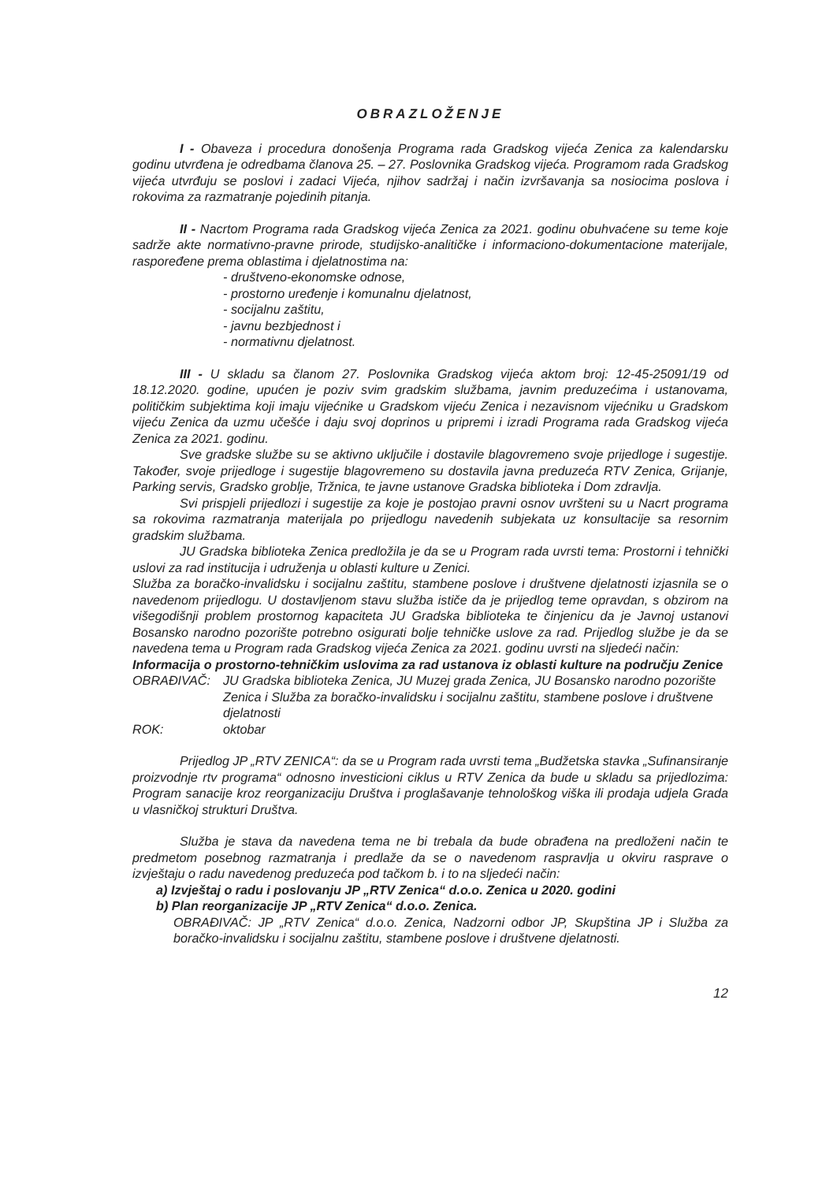OBRAZLOŽENJE
I - Obaveza i procedura donošenja Programa rada Gradskog vijeća Zenica za kalendarsku godinu utvrđena je odredbama članova 25. – 27. Poslovnika Gradskog vijeća. Programom rada Gradskog vijeća utvrđuju se poslovi i zadaci Vijeća, njihov sadržaj i način izvršavanja sa nosiocima poslova i rokovima za razmatranje pojedinih pitanja.
II - Nacrtom Programa rada Gradskog vijeća Zenica za 2021. godinu obuhvaćene su teme koje sadrže akte normativno-pravne prirode, studijsko-analitičke i informaciono-dokumentacione materijale, raspoređene prema oblastima i djelatnostima na:
- društveno-ekonomske odnose,
- prostorno uređenje i komunalnu djelatnost,
- socijalnu zaštitu,
- javnu bezbjednost i
- normativnu djelatnost.
III - U skladu sa članom 27. Poslovnika Gradskog vijeća aktom broj: 12-45-25091/19 od 18.12.2020. godine, upućen je poziv svim gradskim službama, javnim preduzećima i ustanovama, političkim subjektima koji imaju vijećnike u Gradskom vijeću Zenica i nezavisnom vijećniku u Gradskom vijeću Zenica da uzmu učešće i daju svoj doprinos u pripremi i izradi Programa rada Gradskog vijeća Zenica za 2021. godinu.
Sve gradske službe su se aktivno uključile i dostavile blagovremeno svoje prijedloge i sugestije. Također, svoje prijedloge i sugestije blagovremeno su dostavila javna preduzeća RTV Zenica, Grijanje, Parking servis, Gradsko groblje, Tržnica, te javne ustanove Gradska biblioteka i Dom zdravlja.
Svi prispjeli prijedlozi i sugestije za koje je postojao pravni osnov uvršteni su u Nacrt programa sa rokovima razmatranja materijala po prijedlogu navedenih subjekata uz konsultacije sa resornim gradskim službama.
JU Gradska biblioteka Zenica predložila je da se u Program rada uvrsti tema: Prostorni i tehnički uslovi za rad institucija i udruženja u oblasti kulture u Zenici.
Služba za boračko-invalidsku i socijalnu zaštitu, stambene poslove i društvene djelatnosti izjasnila se o navedenom prijedlogu. U dostavljenom stavu služba ističe da je prijedlog teme opravdan, s obzirom na višegodišnji problem prostornog kapaciteta JU Gradska biblioteka te činjenicu da je Javnoj ustanovi Bosansko narodno pozorište potrebno osigurati bolje tehničke uslove za rad. Prijedlog službe je da se navedena tema u Program rada Gradskog vijeća Zenica za 2021. godinu uvrsti na sljedeći način:
Informacija o prostorno-tehničkim uslovima za rad ustanova iz oblasti kulture na području Zenice
OBRAĐIVAČ: JU Gradska biblioteka Zenica, JU Muzej grada Zenica, JU Bosansko narodno pozorište Zenica i Služba za boračko-invalidsku i socijalnu zaštitu, stambene poslove i društvene djelatnosti
ROK: oktobar
Prijedlog JP „RTV ZENICA“: da se u Program rada uvrsti tema „Budžetska stavka „Sufinansiranje proizvodnje rtv programa“ odnosno investicioni ciklus u RTV Zenica da bude u skladu sa prijedlozima: Program sanacije kroz reorganizaciju Društva i proglašavanje tehnološkog viška ili prodaja udjela Grada u vlasničkoj strukturi Društva.
Služba je stava da navedena tema ne bi trebala da bude obrađena na predloženi način te predmetom posebnog razmatranja i predlaže da se o navedenom raspravlja u okviru rasprave o izvještaju o radu navedenog preduzeća pod tačkom b. i to na sljedeći način:
a) Izvještaj o radu i poslovanju JP „RTV Zenica“ d.o.o. Zenica u 2020. godini
b) Plan reorganizacije JP „RTV Zenica“ d.o.o. Zenica.
OBRAĐIVAČ: JP „RTV Zenica“ d.o.o. Zenica, Nadzorni odbor JP, Skupština JP i Služba za boračko-invalidsku i socijalnu zaštitu, stambene poslove i društvene djelatnosti.
12